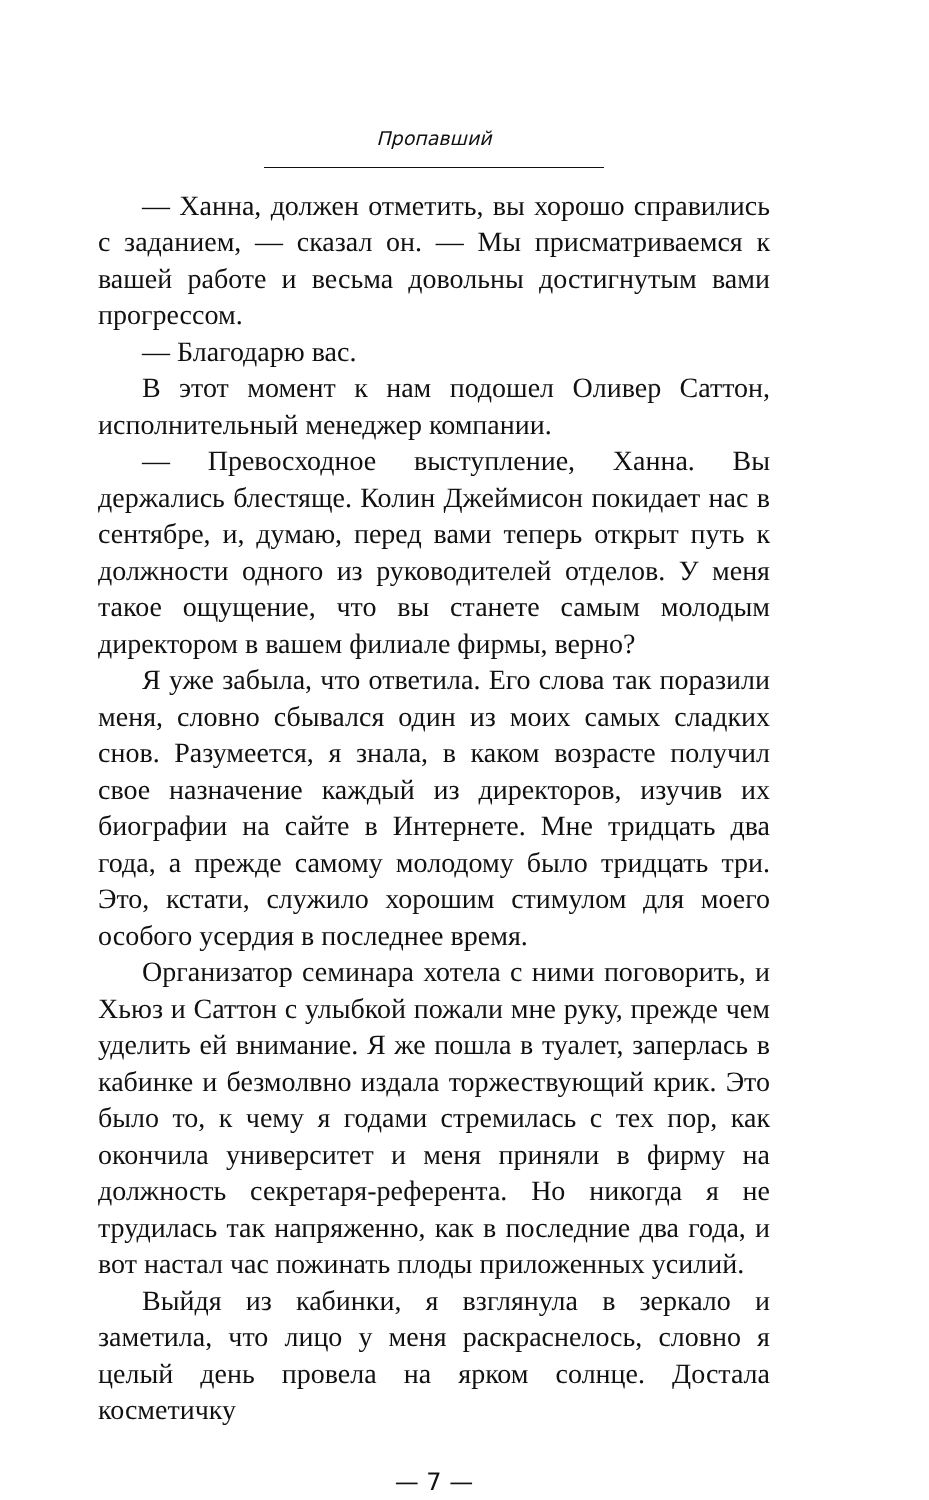Пропавший
— Ханна, должен отметить, вы хорошо справились с заданием, — сказал он. — Мы присматриваемся к вашей работе и весьма довольны достигнутым вами прогрессом.
— Благодарю вас.
В этот момент к нам подошел Оливер Саттон, исполнительный менеджер компании.
— Превосходное выступление, Ханна. Вы держались блестяще. Колин Джеймисон покидает нас в сентябре, и, думаю, перед вами теперь открыт путь к должности одного из руководителей отделов. У меня такое ощущение, что вы станете самым молодым директором в вашем филиале фирмы, верно?
Я уже забыла, что ответила. Его слова так поразили меня, словно сбывался один из моих самых сладких снов. Разумеется, я знала, в каком возрасте получил свое назначение каждый из директоров, изучив их биографии на сайте в Интернете. Мне тридцать два года, а прежде самому молодому было тридцать три. Это, кстати, служило хорошим стимулом для моего особого усердия в последнее время.
Организатор семинара хотела с ними поговорить, и Хьюз и Саттон с улыбкой пожали мне руку, прежде чем уделить ей внимание. Я же пошла в туалет, заперлась в кабинке и безмолвно издала торжествующий крик. Это было то, к чему я годами стремилась с тех пор, как окончила университет и меня приняли в фирму на должность секретаря-референта. Но никогда я не трудилась так напряженно, как в последние два года, и вот настал час пожинать плоды приложенных усилий.
Выйдя из кабинки, я взглянула в зеркало и заметила, что лицо у меня раскраснелось, словно я целый день провела на ярком солнце. Достала косметичку
— 7 —